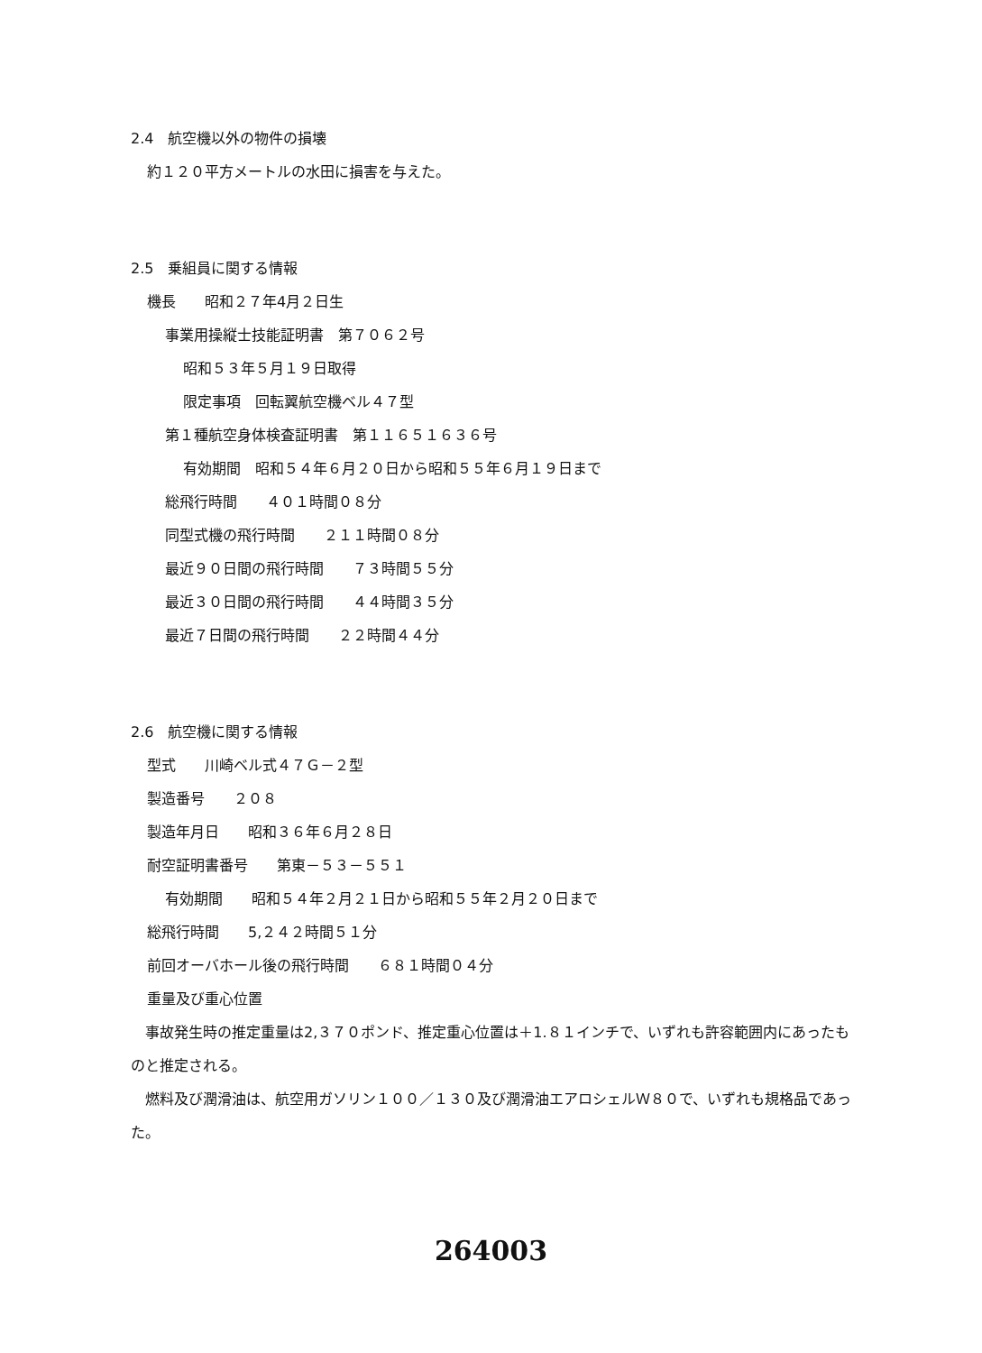2.4　航空機以外の物件の損壊
約１２０平方メートルの水田に損害を与えた。
2.5　乗組員に関する情報
機長　　昭和２７年4月２日生
事業用操縦士技能証明書　第７０６２号
昭和５３年５月１９日取得
限定事項　回転翼航空機ベル４７型
第１種航空身体検査証明書　第１１６５１６３６号
有効期間　昭和５４年６月２０日から昭和５５年６月１９日まで
総飛行時間　　４０１時間０８分
同型式機の飛行時間　　２１１時間０８分
最近９０日間の飛行時間　　７３時間５５分
最近３０日間の飛行時間　　４４時間３５分
最近７日間の飛行時間　　２２時間４４分
2.6　航空機に関する情報
型式　　川崎ベル式４７Ｇ－２型
製造番号　　２０８
製造年月日　　昭和３６年６月２８日
耐空証明書番号　　第東－５３－５５１
有効期間　　昭和５４年２月２１日から昭和５５年２月２０日まで
総飛行時間　　5,２４２時間５１分
前回オーバホール後の飛行時間　　６８１時間０４分
重量及び重心位置
　事故発生時の推定重量は2,３７０ポンド、推定重心位置は＋1.８１インチで、いずれも許容範囲内にあったものと推定される。
　燃料及び潤滑油は、航空用ガソリン１００／１３０及び潤滑油エアロシェルＷ８０で、いずれも規格品であった。
264003